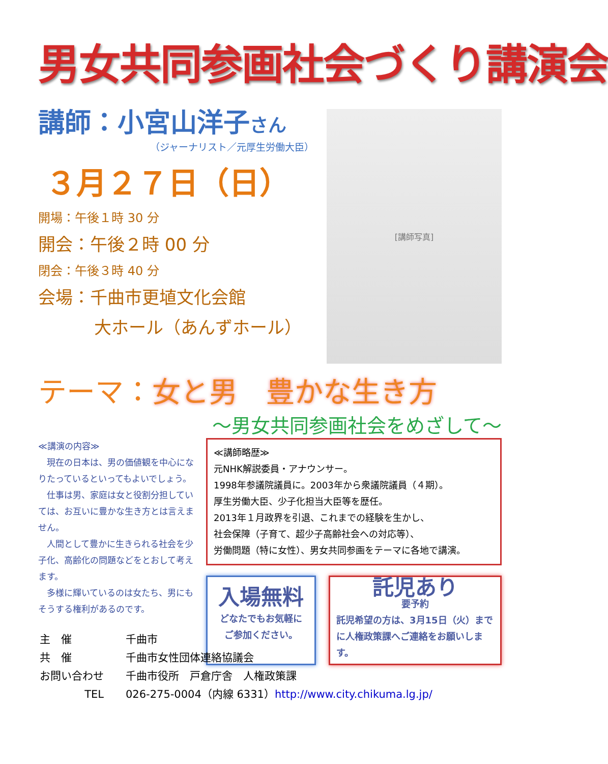男女共同参画社会づくり講演会
講師：小宮山洋子さん
（ジャーナリスト／元厚生労働大臣）
３月２７日（日）
開場：午後１時 30 分
開会：午後２時 00 分
閉会：午後３時 40 分
会場：千曲市更埴文化会館
大ホール（あんずホール）
[講師写真]
テーマ：女と男　豊かな生き方
～男女共同参画社会をめざして～
≪講演の内容≫
現在の日本は、男の価値観を中心になりたっているといってもよいでしょう。
仕事は男、家庭は女と役割分担していては、お互いに豊かな生き方とは言えません。
人間として豊かに生きられる社会を少子化、高齢化の問題などをとおして考えます。
多様に輝いているのは女たち、男にもそうする権利があるのです。
≪講師略歴≫
元NHK解説委員・アナウンサー。
1998年参議院議員に。2003年から衆議院議員（４期）。
厚生労働大臣、少子化担当大臣等を歴任。
2013年１月政界を引退、これまでの経験を生かし、
社会保障（子育て、超少子高齢社会への対応等）、
労働問題（特に女性）、男女共同参画をテーマに各地で講演。
入場無料
どなたでもお気軽に
ご参加ください。
託児あり
要予約
託児希望の方は、3月15日（火）までに人権政策課へご連絡をお願いします。
| 主 催 | 千曲市 |
| 共 催 | 千曲市女性団体連絡協議会 |
| お問い合わせ | 千曲市役所 戸倉庁舎 人権政策課 |
| TEL | 026-275-0004（内線 6331） http://www.city.chikuma.lg.jp/ |